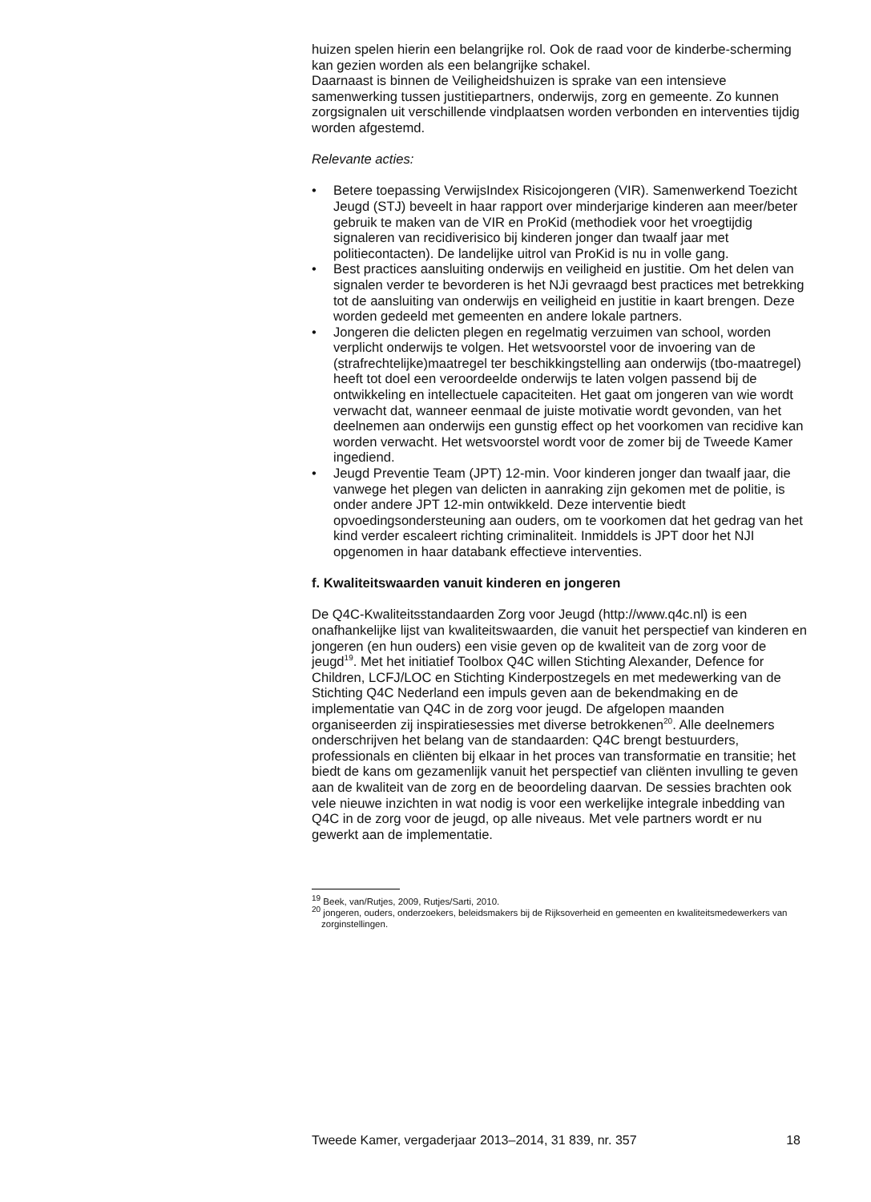huizen spelen hierin een belangrijke rol. Ook de raad voor de kinderbe-scherming kan gezien worden als een belangrijke schakel.
Daarnaast is binnen de Veiligheidshuizen is sprake van een intensieve samenwerking tussen justitiepartners, onderwijs, zorg en gemeente. Zo kunnen zorgsignalen uit verschillende vindplaatsen worden verbonden en interventies tijdig worden afgestemd.
Relevante acties:
• Betere toepassing VerwijsIndex Risicojongeren (VIR). Samenwerkend Toezicht Jeugd (STJ) beveelt in haar rapport over minderjarige kinderen aan meer/beter gebruik te maken van de VIR en ProKid (methodiek voor het vroegtijdig signaleren van recidiverisico bij kinderen jonger dan twaalf jaar met politiecontacten). De landelijke uitrol van ProKid is nu in volle gang.
• Best practices aansluiting onderwijs en veiligheid en justitie. Om het delen van signalen verder te bevorderen is het NJi gevraagd best practices met betrekking tot de aansluiting van onderwijs en veiligheid en justitie in kaart brengen. Deze worden gedeeld met gemeenten en andere lokale partners.
• Jongeren die delicten plegen en regelmatig verzuimen van school, worden verplicht onderwijs te volgen. Het wetsvoorstel voor de invoering van de (strafrechtelijke)maatregel ter beschikkingstelling aan onderwijs (tbo-maatregel) heeft tot doel een veroordeelde onderwijs te laten volgen passend bij de ontwikkeling en intellectuele capaciteiten. Het gaat om jongeren van wie wordt verwacht dat, wanneer eenmaal de juiste motivatie wordt gevonden, van het deelnemen aan onderwijs een gunstig effect op het voorkomen van recidive kan worden verwacht. Het wetsvoorstel wordt voor de zomer bij de Tweede Kamer ingediend.
• Jeugd Preventie Team (JPT) 12-min. Voor kinderen jonger dan twaalf jaar, die vanwege het plegen van delicten in aanraking zijn gekomen met de politie, is onder andere JPT 12-min ontwikkeld. Deze interventie biedt opvoedingsondersteuning aan ouders, om te voorkomen dat het gedrag van het kind verder escaleert richting criminaliteit. Inmiddels is JPT door het NJI opgenomen in haar databank effectieve interventies.
f. Kwaliteitswaarden vanuit kinderen en jongeren
De Q4C-Kwaliteitsstandaarden Zorg voor Jeugd (http://www.q4c.nl) is een onafhankelijke lijst van kwaliteitswaarden, die vanuit het perspectief van kinderen en jongeren (en hun ouders) een visie geven op de kwaliteit van de zorg voor de jeugd<sup>19</sup>. Met het initiatief Toolbox Q4C willen Stichting Alexander, Defence for Children, LCFJ/LOC en Stichting Kinderpostzegels en met medewerking van de Stichting Q4C Nederland een impuls geven aan de bekendmaking en de implementatie van Q4C in de zorg voor jeugd. De afgelopen maanden organiseerden zij inspiratiesessies met diverse betrokkenen<sup>20</sup>. Alle deelnemers onderschrijven het belang van de standaarden: Q4C brengt bestuurders, professionals en cliënten bij elkaar in het proces van transformatie en transitie; het biedt de kans om gezamenlijk vanuit het perspectief van cliënten invulling te geven aan de kwaliteit van de zorg en de beoordeling daarvan. De sessies brachten ook vele nieuwe inzichten in wat nodig is voor een werkelijke integrale inbedding van Q4C in de zorg voor de jeugd, op alle niveaus. Met vele partners wordt er nu gewerkt aan de implementatie.
<sup>19</sup> Beek, van/Rutjes, 2009, Rutjes/Sarti, 2010.
<sup>20</sup> jongeren, ouders, onderzoekers, beleidsmakers bij de Rijksoverheid en gemeenten en kwaliteitsmedewerkers van zorginstellingen.
Tweede Kamer, vergaderjaar 2013–2014, 31 839, nr. 357 18